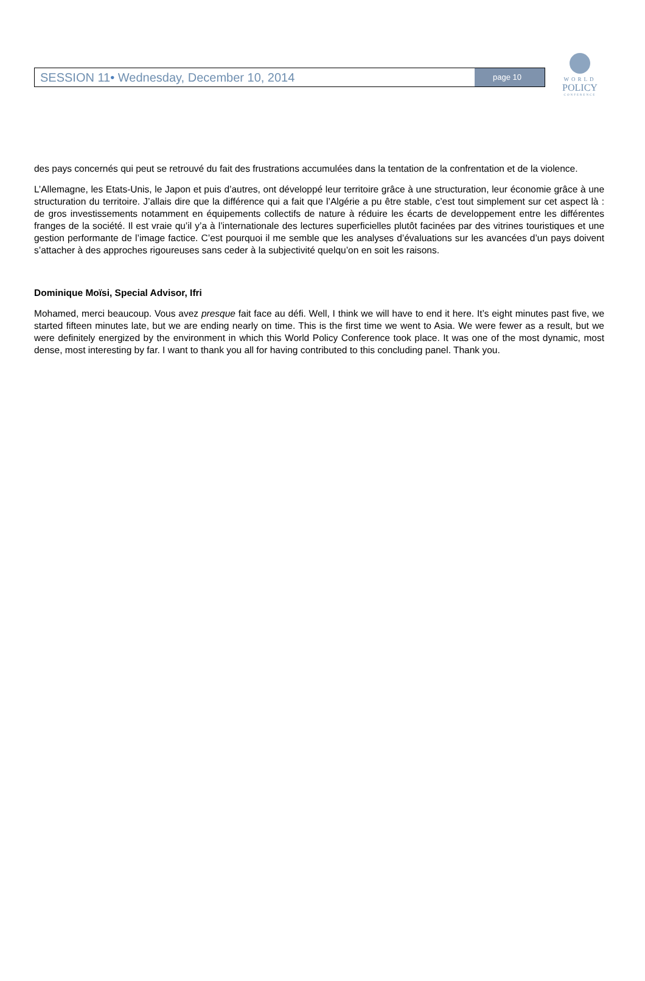SESSION 11• Wednesday, December 10, 2014
page 10
WORLD
POLICY
CONFERENCE
des pays concernés qui peut se retrouvé du fait des frustrations accumulées dans la tentation de la confrentation et de la violence.
L’Allemagne, les Etats-Unis, le Japon et puis d’autres, ont développé leur territoire grâce à une structuration, leur économie grâce à une structuration du territoire. J’allais dire que la différence qui a fait que l’Algérie a pu être stable, c’est tout simplement sur cet aspect là : de gros investissements notamment en équipements collectifs de nature à réduire les écarts de developpement entre les différentes franges de la société. Il est vraie qu’il y’a à l’internationale des lectures superficielles plutôt facinées par des vitrines touristiques et une gestion performante de l’image factice. C’est pourquoi il me semble que les analyses d’évaluations sur les avancées d’un pays doivent s’attacher à des approches rigoureuses sans ceder à la subjectivité quelqu’on en soit les raisons.
Dominique Moïsi, Special Advisor, Ifri
Mohamed, merci beaucoup. Vous avez presque fait face au défi. Well, I think we will have to end it here. It’s eight minutes past five, we started fifteen minutes late, but we are ending nearly on time. This is the first time we went to Asia. We were fewer as a result, but we were definitely energized by the environment in which this World Policy Conference took place. It was one of the most dynamic, most dense, most interesting by far. I want to thank you all for having contributed to this concluding panel. Thank you.